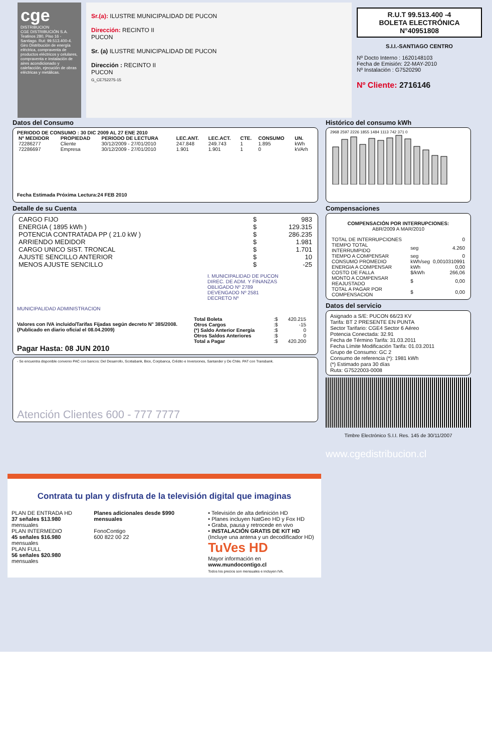cge
DISTRIBUCION
CGE DISTRIBUCIÓN S.A.
Teatinos 280, Piso 16 - Santiago. Rut: 99.513.400-4. Giro Distribución de energía eléctrica, compraventa de productos eléctricos y celulares, compraventa e instalación de aires acondicionado y calefacción, ejecución de obras eléctricas y metálicas.
Sr.(a): ILUSTRE MUNICIPALIDAD DE PUCON
Dirección: RECINTO II
PUCON
Sr. (a) ILUSTRE MUNICIPALIDAD DE PUCON
Dirección : RECINTO II
PUCON
G_CE752275-15
R.U.T 99.513.400 -4
BOLETA ELECTRÓNICA
N°40951808
S.I.I.-SANTIAGO CENTRO
Nº Docto Interno : 1620148103
Fecha de Emisión: 22-MAY-2010
Nº Instalación : G7520290
Nº Cliente: 2716146
Datos del Consumo
PERIODO DE CONSUMO : 30 DIC 2009 AL 27 ENE 2010
| Nº MEDIDOR | PROPIEDAD | PERIODO DE LECTURA | LEC.ANT. | LEC.ACT. | CTE. | CONSUMO | UN. |
| --- | --- | --- | --- | --- | --- | --- | --- |
| 72286277 | Cliente | 30/12/2009 - 27/01/2010 | 247.848 | 249.743 | 1 | 1.895 | kWh |
| 72286697 | Empresa | 30/12/2009 - 27/01/2010 | 1.901 | 1.901 | 1 | 0 | kVArh |
Fecha Estimada Próxima Lectura:24 FEB 2010
Detalle de su Cuenta
| CARGO FIJO | $ | 983 |
| ENERGIA ( 1895 kWh ) | $ | 129.315 |
| POTENCIA CONTRATADA PP ( 21.0 kW ) | $ | 286.235 |
| ARRIENDO MEDIDOR | $ | 1.981 |
| CARGO UNICO SIST. TRONCAL | $ | 1.701 |
| AJUSTE SENCILLO ANTERIOR | $ | 10 |
| MENOS AJUSTE SENCILLO | $ | -25 |
I. MUNICIPALIDAD DE PUCON
DIREC. DE ADM. Y FINANZAS
OBLIGADO Nº 2789
DEVENGADO Nº 2581
DECRETO Nº
MUNICIPALIDAD ADMINISTRACION
Valores con IVA incluido/Tarifas Fijadas según decreto N° 385/2008. (Publicado en diario oficial el 08.04.2009)
| Total Boleta | :$ | 420.215 |
| Otros Cargos | :$ | -15 |
| (*) Saldo Anterior Energía | :$ | 0 |
| Otros Saldos Anteriores | :$ | 0 |
| Total a Pagar | :$ | 420.200 |
Pagar Hasta: 08 JUN 2010
- Se encuentra disponible convenio PAC con bancos: Del Desarrollo, Scotiabank, Bice, Corpbanca, Crédito e Inversiones, Santander y De Chile. PAT con Transbank.
Atención Clientes 600 - 777 7777
Histórico del consumo kWh
2968 2597 2226 1855 1484 1113 742 371 0
Compensaciones
COMPENSACIÓN POR INTERRUPCIONES:
ABR/2009 A MAR/2010
| TOTAL DE INTERRUPCIONES | | 0 |
| TIEMPO TOTAL INTERRUMPIDO | seg | 4.260 |
| TIEMPO A COMPENSAR | seg | 0 |
| CONSUMO PROMEDIO | kWh/seg | 0,0010310991 |
| ENERGIA A COMPENSAR | kWh | 0,00 |
| COSTO DE FALLA | $/kWh | 266,06 |
| MONTO A COMPENSAR REAJUSTADO | $ | 0,00 |
| TOTAL A PAGAR POR COMPENSACION | $ | 0,00 |
Datos del servicio
Asignado a S/E: PUCON 66/23 KV
Tarifa: BT 2 PRESENTE EN PUNTA
Sector Tarifario: CGE4 Sector 6 Aéreo
Potencia Conectada: 32.91
Fecha de Término Tarifa: 31.03.2011
Fecha Límite Modificación Tarifa: 01.03.2011
Grupo de Consumo: GC 2
Consumo de referencia (*): 1981 kWh
(*) Estimado para 30 días
Ruta: G7522003-0008
Timbre Electrónico S.I.I. Res. 145 de 30/11/2007
www.cgedistribucion.cl
Contrata tu plan y disfruta de la televisión digital que imaginas
PLAN DE ENTRADA HD
37 señales $13.980 mensuales
PLAN INTERMEDIO
45 señales $16.980 mensuales
PLAN FULL
56 señales $20.980 mensuales
Planes adicionales desde $990 mensuales
FonoContigo
600 822 00 22
• Televisión de alta definición HD
• Planes incluyen NatGeo HD y Fox HD
• Graba, pausa y retrocede en vivo
• INSTALACIÓN GRATIS DE KIT HD
(Incluye una antena y un decodificador HD)
TuVes HD
Mayor información en www.mundocontigo.cl
Todos los precios son mensuales e incluyen IVA.